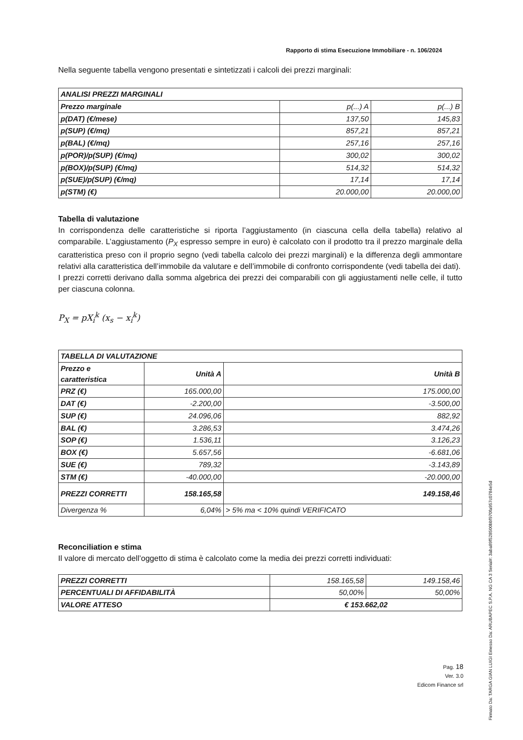Rapporto di stima Esecuzione Immobiliare - n. 106/2024
Nella seguente tabella vengono presentati e sintetizzati i calcoli dei prezzi marginali:
| ANALISI PREZZI MARGINALI | | |
| Prezzo marginale | p(...) A | p(...) B |
| p(DAT) (€/mese) | 137,50 | 145,83 |
| p(SUP) (€/mq) | 857,21 | 857,21 |
| p(BAL) (€/mq) | 257,16 | 257,16 |
| p(POR)/p(SUP) (€/mq) | 300,02 | 300,02 |
| p(BOX)/p(SUP) (€/mq) | 514,32 | 514,32 |
| p(SUE)/p(SUP) (€/mq) | 17,14 | 17,14 |
| p(STM) (€) | 20.000,00 | 20.000,00 |
Tabella di valutazione
In corrispondenza delle caratteristiche si riporta l’aggiustamento (in ciascuna cella della tabella) relativo al comparabile. L’aggiustamento (P<sub>X</sub> espresso sempre in euro) è calcolato con il prodotto tra il prezzo marginale della caratteristica preso con il proprio segno (vedi tabella calcolo dei prezzi marginali) e la differenza degli ammontare relativi alla caratteristica dell’immobile da valutare e dell’immobile di confronto corrispondente (vedi tabella dei dati).
I prezzi corretti derivano dalla somma algebrica dei prezzi dei comparabili con gli aggiustamenti nelle celle, il tutto per ciascuna colonna.
P<sub>X</sub> = pX<sub>i</sub><sup>k</sup> (x<sub>s</sub> − x<sub>i</sub><sup>k</sup>)
| TABELLA DI VALUTAZIONE | | |
| Prezzo e caratteristica | Unità A | Unità B |
| PRZ (€) | 165.000,00 | 175.000,00 |
| DAT (€) | -2.200,00 | -3.500,00 |
| SUP (€) | 24.096,06 | 882,92 |
| BAL (€) | 3.286,53 | 3.474,26 |
| SOP (€) | 1.536,11 | 3.126,23 |
| BOX (€) | 5.657,56 | -6.681,06 |
| SUE (€) | 789,32 | -3.143,89 |
| STM (€) | -40.000,00 | -20.000,00 |
| PREZZI CORRETTI | 158.165,58 | 149.158,46 |
| Divergenza % | 6,04% | > 5% ma < 10% quindi VERIFICATO |
Reconciliation e stima
Il valore di mercato dell’oggetto di stima è calcolato come la media dei prezzi corretti individuati:
| PREZZI CORRETTI | 158.165,58 | 149.158,46 |
| PERCENTUALI DI AFFIDABILITÀ | 50,00% | 50,00% |
| VALORE ATTESO | € 153.662,02 | |
Pag. 18
Ver. 3.0
Edicom Finance srl
Firmato Da: TARGA GIAN LUIGI Emesso Da: ARUBAPEC S.P.A. NG CA 3 Serial#: 3aba89f528500bbf970fa957c0784e5d